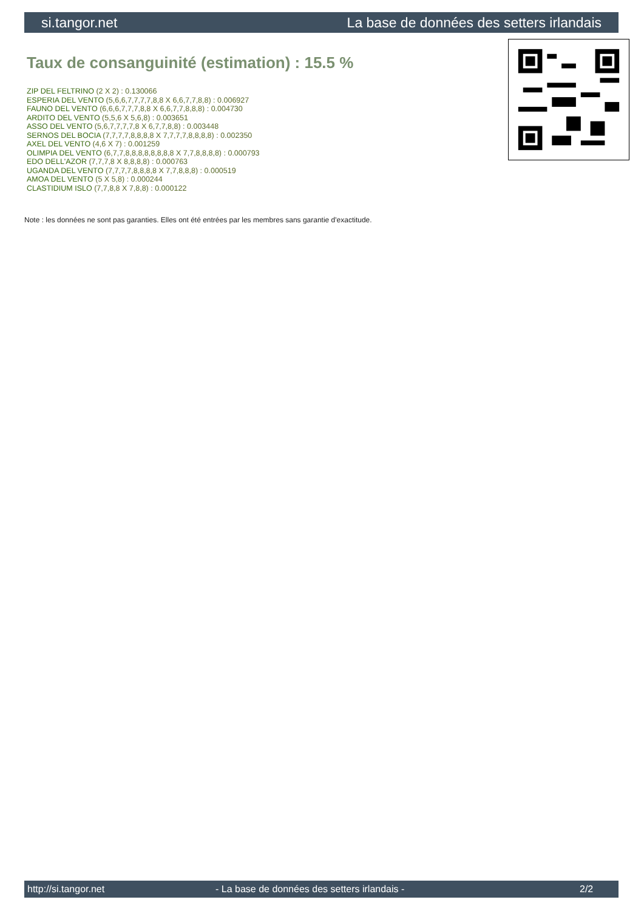si.tangor.net La base de données des setters irlandais
Taux de consanguinité (estimation) : 15.5 %
ZIP DEL FELTRINO (2 X 2) : 0.130066
ESPERIA DEL VENTO (5,6,6,7,7,7,7,8,8 X 6,6,7,7,8,8) : 0.006927
FAUNO DEL VENTO (6,6,6,7,7,7,8,8 X 6,6,7,7,8,8,8) : 0.004730
ARDITO DEL VENTO (5,5,6 X 5,6,8) : 0.003651
ASSO DEL VENTO (5,6,7,7,7,7,8 X 6,7,7,8,8) : 0.003448
SERNOS DEL BOCIA (7,7,7,7,8,8,8,8 X 7,7,7,7,8,8,8,8) : 0.002350
AXEL DEL VENTO (4,6 X 7) : 0.001259
OLIMPIA DEL VENTO (6,7,7,8,8,8,8,8,8,8,8 X 7,7,8,8,8,8) : 0.000793
EDO DELL'AZOR (7,7,7,8 X 8,8,8,8) : 0.000763
UGANDA DEL VENTO (7,7,7,7,8,8,8,8 X 7,7,8,8,8) : 0.000519
AMOA DEL VENTO (5 X 5,8) : 0.000244
CLASTIDIUM ISLO (7,7,8,8 X 7,8,8) : 0.000122
Note : les données ne sont pas garanties. Elles ont été entrées par les membres sans garantie d'exactitude.
http://si.tangor.net - La base de données des setters irlandais - 2/2